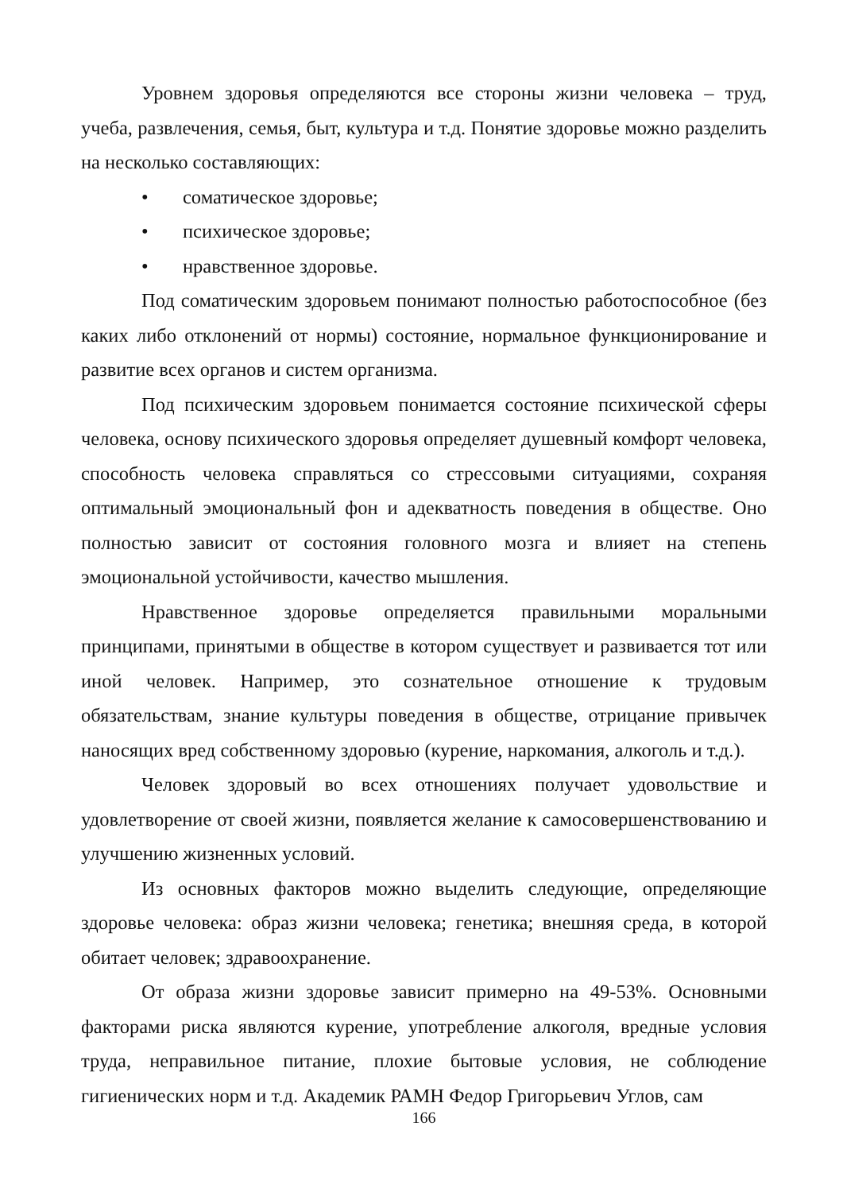Уровнем здоровья определяются все стороны жизни человека – труд, учеба, развлечения, семья, быт, культура и т.д. Понятие здоровье можно разделить на несколько составляющих:
• соматическое здоровье;
• психическое здоровье;
• нравственное здоровье.
Под соматическим здоровьем понимают полностью работоспособное (без каких либо отклонений от нормы) состояние, нормальное функционирование и развитие всех органов и систем организма.
Под психическим здоровьем понимается состояние психической сферы человека, основу психического здоровья определяет душевный комфорт человека, способность человека справляться со стрессовыми ситуациями, сохраняя оптимальный эмоциональный фон и адекватность поведения в обществе. Оно полностью зависит от состояния головного мозга и влияет на степень эмоциональной устойчивости, качество мышления.
Нравственное здоровье определяется правильными моральными принципами, принятыми в обществе в котором существует и развивается тот или иной человек. Например, это сознательное отношение к трудовым обязательствам, знание культуры поведения в обществе, отрицание привычек наносящих вред собственному здоровью (курение, наркомания, алкоголь и т.д.).
Человек здоровый во всех отношениях получает удовольствие и удовлетворение от своей жизни, появляется желание к самосовершенствованию и улучшению жизненных условий.
Из основных факторов можно выделить следующие, определяющие здоровье человека: образ жизни человека; генетика; внешняя среда, в которой обитает человек; здравоохранение.
От образа жизни здоровье зависит примерно на 49-53%. Основными факторами риска являются курение, употребление алкоголя, вредные условия труда, неправильное питание, плохие бытовые условия, не соблюдение гигиенических норм и т.д. Академик РАМН Федор Григорьевич Углов, сам
166